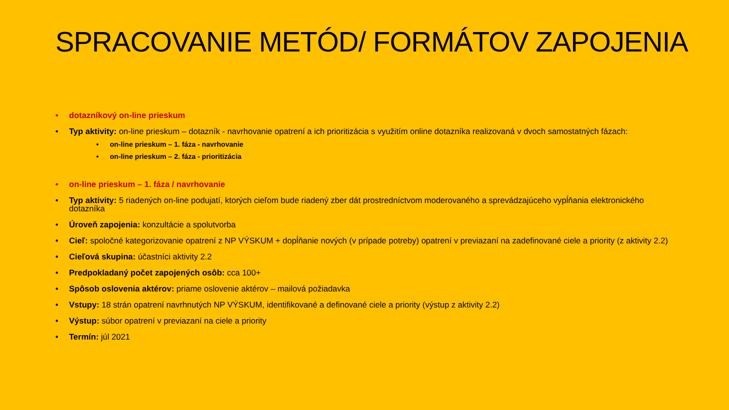SPRACOVANIE METÓD/ FORMÁTOV ZAPOJENIA
• dotazníkový on-line prieskum
• Typ aktivity: on-line prieskum – dotazník - navrhovanie opatrení a ich prioritizácia s využitím online dotazníka realizovaná v dvoch samostatných fázach:
• on-line prieskum – 1. fáza - navrhovanie
• on-line prieskum – 2. fáza - prioritizácia
• on-line prieskum – 1. fáza / navrhovanie
• Typ aktivity: 5 riadených on-line podujatí, ktorých cieľom bude riadený zber dát prostredníctvom moderovaného a sprevádzajúceho vypĺňania elektronického dotazníka
• Úroveň zapojenia: konzultácie a spolutvorba
• Cieľ: spoločné kategorizovanie opatrení z NP VÝSKUM + dopĺňanie nových (v prípade potreby) opatrení v previazaní na zadefinované ciele a priority (z aktivity 2.2)
• Cieľová skupina: účastníci aktivity 2.2
• Predpokladaný počet zapojených osôb: cca 100+
• Spôsob oslovenia aktérov: priame oslovenie aktérov – mailová požiadavka
• Vstupy: 18 strán opatrení navrhnutých NP VÝSKUM, identifikované a definované ciele a priority (výstup z aktivity 2.2)
• Výstup: súbor opatrení v previazaní na ciele a priority
• Termín: júl 2021